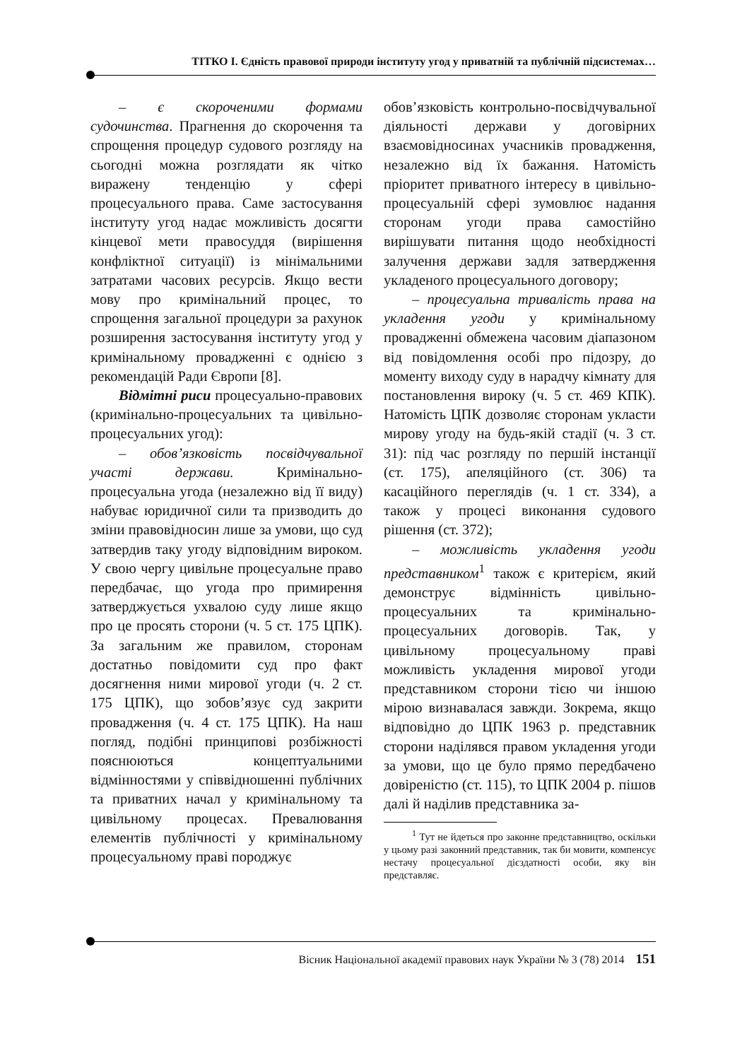ТІТКО І. Єдність правової природи інституту угод у приватній та публічній підсистемах…
– є скороченими формами судочинства. Прагнення до скорочення та спрощення процедур судового розгляду на сьогодні можна розглядати як чітко виражену тенденцію у сфері процесуального права. Саме застосування інституту угод надає можливість досягти кінцевої мети правосуддя (вирішення конфліктної ситуації) із мінімальними затратами часових ресурсів. Якщо вести мову про кримінальний процес, то спрощення загальної процедури за рахунок розширення застосування інституту угод у кримінальному провадженні є однією з рекомендацій Ради Європи [8].
Відмітні риси процесуально-правових (кримінально-процесуальних та цивільно-процесуальних угод):
– обов’язковість посвідчувальної участі держави. Кримінально-процесуальна угода (незалежно від її виду) набуває юридичної сили та призводить до зміни правовідносин лише за умови, що суд затвердив таку угоду відповідним вироком. У свою чергу цивільне процесуальне право передбачає, що угода про примирення затверджується ухвалою суду лише якщо про це просять сторони (ч. 5 ст. 175 ЦПК). За загальним же правилом, сторонам достатньо повідомити суд про факт досягнення ними мирової угоди (ч. 2 ст. 175 ЦПК), що зобов’язує суд закрити провадження (ч. 4 ст. 175 ЦПК). На наш погляд, подібні принципові розбіжності пояснюються концептуальними відмінностями у співвідношенні публічних та приватних начал у кримінальному та цивільному процесах. Превалювання елементів публічності у кримінальному процесуальному праві породжує
обов’язковість контрольно-посвідчувальної діяльності держави у договірних взаємовідносинах учасників провадження, незалежно від їх бажання. Натомість пріоритет приватного інтересу в цивільно-процесуальній сфері зумовлює надання сторонам угоди права самостійно вирішувати питання щодо необхідності залучення держави задля затвердження укладеного процесуального договору;
– процесуальна тривалість права на укладення угоди у кримінальному провадженні обмежена часовим діапазоном від повідомлення особі про підозру, до моменту виходу суду в нарадчу кімнату для постановлення вироку (ч. 5 ст. 469 КПК). Натомість ЦПК дозволяє сторонам укласти мирову угоду на будь-якій стадії (ч. 3 ст. 31): під час розгляду по першій інстанції (ст. 175), апеляційного (ст. 306) та касаційного переглядів (ч. 1 ст. 334), а також у процесі виконання судового рішення (ст. 372);
– можливість укладення угоди представником<sup>1</sup> також є критерієм, який демонструє відмінність цивільно-процесуальних та кримінально-процесуальних договорів. Так, у цивільному процесуальному праві можливість укладення мирової угоди представником сторони тією чи іншою мірою визнавалася завжди. Зокрема, якщо відповідно до ЦПК 1963 р. представник сторони наділявся правом укладення угоди за умови, що це було прямо передбачено довіреністю (ст. 115), то ЦПК 2004 р. пішов далі й наділив представника за-
<sup>1</sup> Тут не йдеться про законне представництво, оскільки у цьому разі законний представник, так би мовити, компенсує нестачу процесуальної дієздатності особи, яку він представляє.
Вісник Національної академії правових наук України № 3 (78) 2014 151